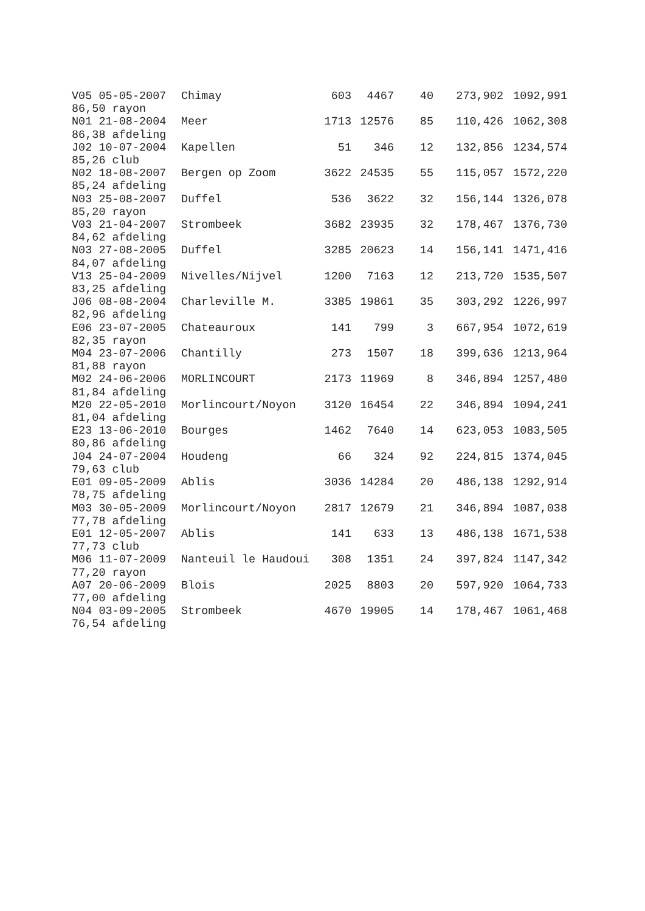| V05 05-05-2007 | Chimay | 603 | 4467 | 40 | 273,902 | 1092,991 |
| 86,50 rayon | | | | | | |
| N01 21-08-2004 | Meer | 1713 | 12576 | 85 | 110,426 | 1062,308 |
| 86,38 afdeling | | | | | | |
| J02 10-07-2004 | Kapellen | 51 | 346 | 12 | 132,856 | 1234,574 |
| 85,26 club | | | | | | |
| N02 18-08-2007 | Bergen op Zoom | 3622 | 24535 | 55 | 115,057 | 1572,220 |
| 85,24 afdeling | | | | | | |
| N03 25-08-2007 | Duffel | 536 | 3622 | 32 | 156,144 | 1326,078 |
| 85,20 rayon | | | | | | |
| V03 21-04-2007 | Strombeek | 3682 | 23935 | 32 | 178,467 | 1376,730 |
| 84,62 afdeling | | | | | | |
| N03 27-08-2005 | Duffel | 3285 | 20623 | 14 | 156,141 | 1471,416 |
| 84,07 afdeling | | | | | | |
| V13 25-04-2009 | Nivelles/Nijvel | 1200 | 7163 | 12 | 213,720 | 1535,507 |
| 83,25 afdeling | | | | | | |
| J06 08-08-2004 | Charleville M. | 3385 | 19861 | 35 | 303,292 | 1226,997 |
| 82,96 afdeling | | | | | | |
| E06 23-07-2005 | Chateauroux | 141 | 799 | 3 | 667,954 | 1072,619 |
| 82,35 rayon | | | | | | |
| M04 23-07-2006 | Chantilly | 273 | 1507 | 18 | 399,636 | 1213,964 |
| 81,88 rayon | | | | | | |
| M02 24-06-2006 | MORLINCOURT | 2173 | 11969 | 8 | 346,894 | 1257,480 |
| 81,84 afdeling | | | | | | |
| M20 22-05-2010 | Morlincourt/Noyon | 3120 | 16454 | 22 | 346,894 | 1094,241 |
| 81,04 afdeling | | | | | | |
| E23 13-06-2010 | Bourges | 1462 | 7640 | 14 | 623,053 | 1083,505 |
| 80,86 afdeling | | | | | | |
| J04 24-07-2004 | Houdeng | 66 | 324 | 92 | 224,815 | 1374,045 |
| 79,63 club | | | | | | |
| E01 09-05-2009 | Ablis | 3036 | 14284 | 20 | 486,138 | 1292,914 |
| 78,75 afdeling | | | | | | |
| M03 30-05-2009 | Morlincourt/Noyon | 2817 | 12679 | 21 | 346,894 | 1087,038 |
| 77,78 afdeling | | | | | | |
| E01 12-05-2007 | Ablis | 141 | 633 | 13 | 486,138 | 1671,538 |
| 77,73 club | | | | | | |
| M06 11-07-2009 | Nanteuil le Haudoui | 308 | 1351 | 24 | 397,824 | 1147,342 |
| 77,20 rayon | | | | | | |
| A07 20-06-2009 | Blois | 2025 | 8803 | 20 | 597,920 | 1064,733 |
| 77,00 afdeling | | | | | | |
| N04 03-09-2005 | Strombeek | 4670 | 19905 | 14 | 178,467 | 1061,468 |
| 76,54 afdeling | | | | | | |